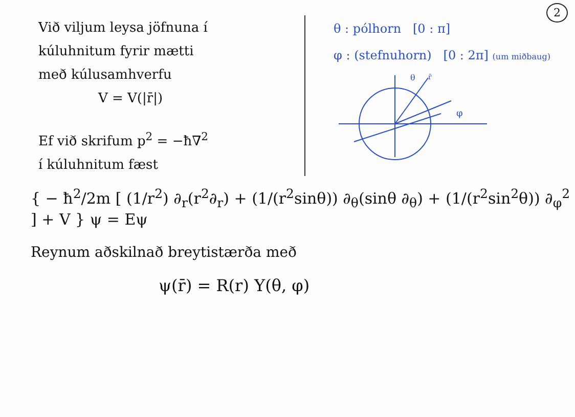2
Við viljum leysa jöfnuna í
kúluhnitum fyrir mætti
með kúlusamhverfu
V = V(|r̄|)
Ef við skrifum p<sup>2</sup> = −ħ∇<sup>2</sup>
í kúluhnitum fæst
θ : pólhorn [0 : π]
φ : (stefnuhorn) [0 : 2π] (um miðbaug)
θ
r̄
φ
{ − ħ<sup>2</sup>/2m [ (1/r<sup>2</sup>) ∂<sub>r</sub>(r<sup>2</sup>∂<sub>r</sub>) + (1/(r<sup>2</sup>sinθ)) ∂<sub>θ</sub>(sinθ ∂<sub>θ</sub>) + (1/(r<sup>2</sup>sin<sup>2</sup>θ)) ∂<sub>φ</sub><sup>2</sup> ] + V } ψ = Eψ
Reynum aðskilnað breytistærða með
ψ(r̄) = R(r) Y(θ, φ)